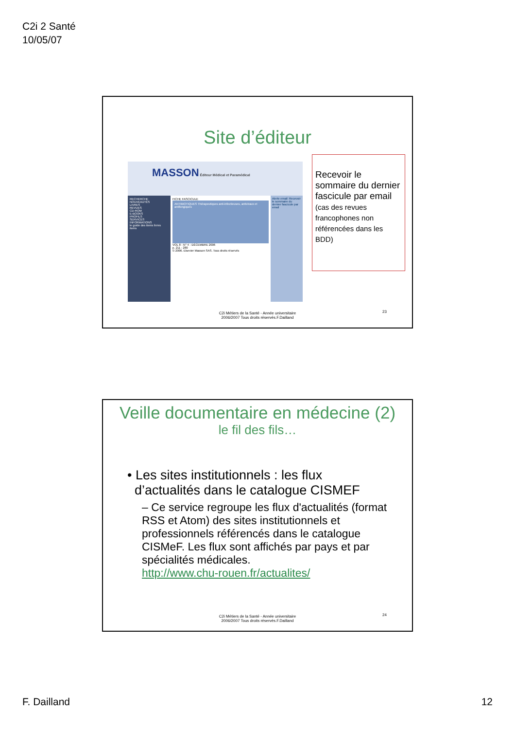C2i 2 Santé
10/05/07
Site d’éditeur
MASSON Éditeur Médical et Paramédical
RECHERCHE
NOUVEAUTÉS
LIVRES
REVUES
CD-ROM
E-BOOKS
PROFILS
SERVICES
INFORMATIONS
le guide des items livres items
FICHE FASCICULE
ANTIBIOTIQUES Thérapeutiques anti-infectieuses, antiviraux et antifongiques
VOL 8 - N° 4 - DÉCEMBRE 2006
p. 211 - 280
© 2006. Elsevier Masson SAS. Tous droits réservés
Alerte email: Recevoir le sommaire du dernier fascicule par email
Recevoir le sommaire du dernier fascicule par email
(cas des revues francophones non référencées dans les BDD)
C2i Métiers de la Santé - Année universitaire
2006/2007 Tous droits réservés.F.Dailland
23
Veille documentaire en médecine (2)
le fil des fils…
• Les sites institutionnels : les flux
d’actualités dans le catalogue CISMEF
– Ce service regroupe les flux d'actualités (format RSS et Atom) des sites institutionnels et professionnels référencés dans le catalogue CISMeF. Les flux sont affichés par pays et par spécialités médicales.
http://www.chu-rouen.fr/actualites/
C2i Métiers de la Santé - Année universitaire
2006/2007 Tous droits réservés.F.Dailland
24
F. Dailland 12